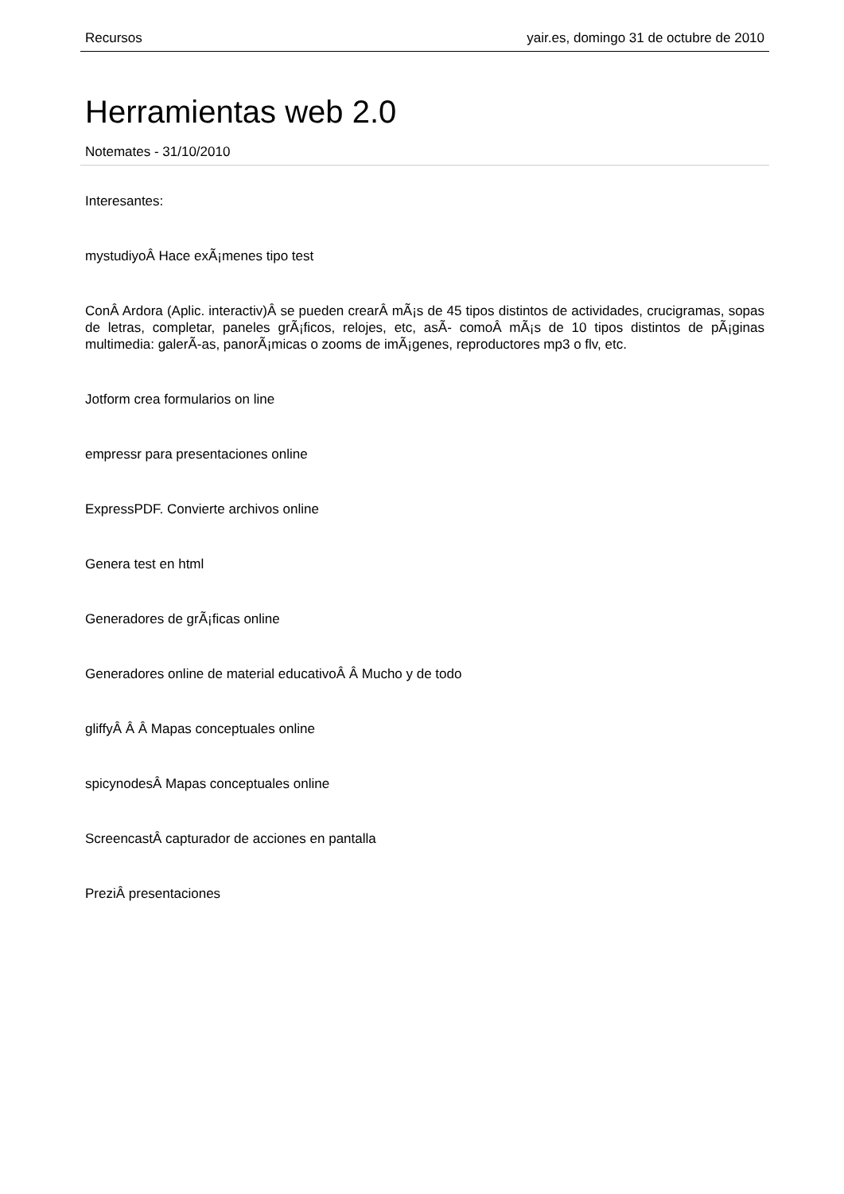Recursos yair.es, domingo 31 de octubre de 2010
Herramientas web 2.0
Notemates - 31/10/2010
Interesantes:
mystudiyoÂ Hace exÃ¡menes tipo test
ConÂ Ardora (Aplic. interactiv)Â se pueden crearÂ mÃ¡s de 45 tipos distintos de actividades, crucigramas, sopas de letras, completar, paneles grÃ¡ficos, relojes, etc, asÃ- comoÂ mÃ¡s de 10 tipos distintos de pÃ¡ginas multimedia: galerÃ-as, panorÃ¡micas o zooms de imÃ¡genes, reproductores mp3 o flv, etc.
Jotform crea formularios on line
empressr para presentaciones online
ExpressPDF. Convierte archivos online
Genera test en html
Generadores de grÃ¡ficas online
Generadores online de material educativoÂ Â Mucho y de todo
gliffyÂ Â Â Mapas conceptuales online
spicynodesÂ Mapas conceptuales online
ScreencastÂ capturador de acciones en pantalla
PreziÂ presentaciones